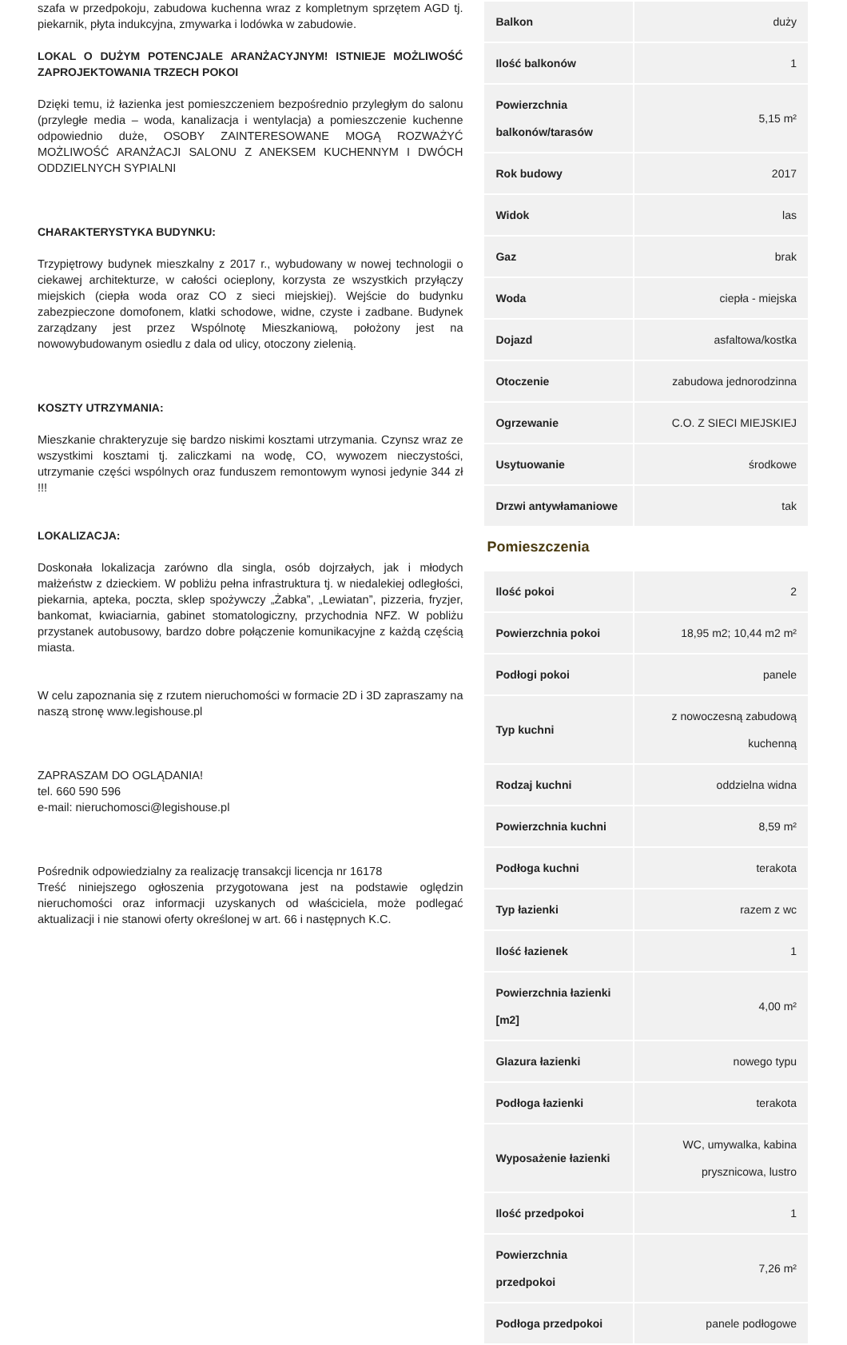szafa w przedpokoju, zabudowa kuchenna wraz z kompletnym sprzętem AGD tj. piekarnik, płyta indukcyjna, zmywarka i lodówka w zabudowie.
LOKAL O DUŻYM POTENCJALE ARANŻACYJNYM! ISTNIEJE MOŻLIWOŚĆ ZAPROJEKTOWANIA TRZECH POKOI
Dzięki temu, iż łazienka jest pomieszczeniem bezpośrednio przyległym do salonu (przyległe media – woda, kanalizacja i wentylacja) a pomieszczenie kuchenne odpowiednio duże, OSOBY ZAINTERESOWANE MOGĄ ROZWAŻYĆ MOŻLIWOŚĆ ARANŻACJI SALONU Z ANEKSEM KUCHENNYM I DWÓCH ODDZIELNYCH SYPIALNI
CHARAKTERYSTYKA BUDYNKU:
Trzypiętrowy budynek mieszkalny z 2017 r., wybudowany w nowej technologii o ciekawej architekturze, w całości ocieplony, korzysta ze wszystkich przyłączy miejskich (ciepła woda oraz CO z sieci miejskiej). Wejście do budynku zabezpieczone domofonem, klatki schodowe, widne, czyste i zadbane. Budynek zarządzany jest przez Wspólnotę Mieszkaniową, położony jest na nowowybudowanym osiedlu z dala od ulicy, otoczony zielenią.
KOSZTY UTRZYMANIA:
Mieszkanie chrakteryzuje się bardzo niskimi kosztami utrzymania. Czynsz wraz ze wszystkimi kosztami tj. zaliczkami na wodę, CO, wywozem nieczystości, utrzymanie części wspólnych oraz funduszem remontowym wynosi jedynie 344 zł !!!
LOKALIZACJA:
Doskonała lokalizacja zarówno dla singla, osób dojrzałych, jak i młodych małżeństw z dzieckiem. W pobliżu pełna infrastruktura tj. w niedalekiej odległości, piekarnia, apteka, poczta, sklep spożywczy „Żabka”, „Lewiatan”, pizzeria, fryzjer, bankomat, kwiaciarnia, gabinet stomatologiczny, przychodnia NFZ. W pobliżu przystanek autobusowy, bardzo dobre połączenie komunikacyjne z każdą częścią miasta.
W celu zapoznania się z rzutem nieruchomości w formacie 2D i 3D zapraszamy na naszą stronę www.legishouse.pl
ZAPRASZAM DO OGLĄDANIA!
tel. 660 590 596
e-mail: nieruchomosci@legishouse.pl
Pośrednik odpowiedzialny za realizację transakcji licencja nr 16178
Treść niniejszego ogłoszenia przygotowana jest na podstawie oględzin nieruchomości oraz informacji uzyskanych od właściciela, może podlegać aktualizacji i nie stanowi oferty określonej w art. 66 i następnych K.C.
| Balkon | duży |
| Ilość balkonów | 1 |
| Powierzchnia balkonów/tarasów | 5,15 m² |
| Rok budowy | 2017 |
| Widok | las |
| Gaz | brak |
| Woda | ciepła - miejska |
| Dojazd | asfaltowa/kostka |
| Otoczenie | zabudowa jednorodzinna |
| Ogrzewanie | C.O. Z SIECI MIEJSKIEJ |
| Usytuowanie | środkowe |
| Drzwi antywłamaniowe | tak |
Pomieszczenia
| Ilość pokoi | 2 |
| Powierzchnia pokoi | 18,95 m2; 10,44 m2 m² |
| Podłogi pokoi | panele |
| Typ kuchni | z nowoczesną zabudową kuchenną |
| Rodzaj kuchni | oddzielna widna |
| Powierzchnia kuchni | 8,59 m² |
| Podłoga kuchni | terakota |
| Typ łazienki | razem z wc |
| Ilość łazienek | 1 |
| Powierzchnia łazienki [m2] | 4,00 m² |
| Glazura łazienki | nowego typu |
| Podłoga łazienki | terakota |
| Wyposażenie łazienki | WC, umywalka, kabina prysznicowa, lustro |
| Ilość przedpokoi | 1 |
| Powierzchnia przedpokoi | 7,26 m² |
| Podłoga przedpokoi | panele podłogowe |